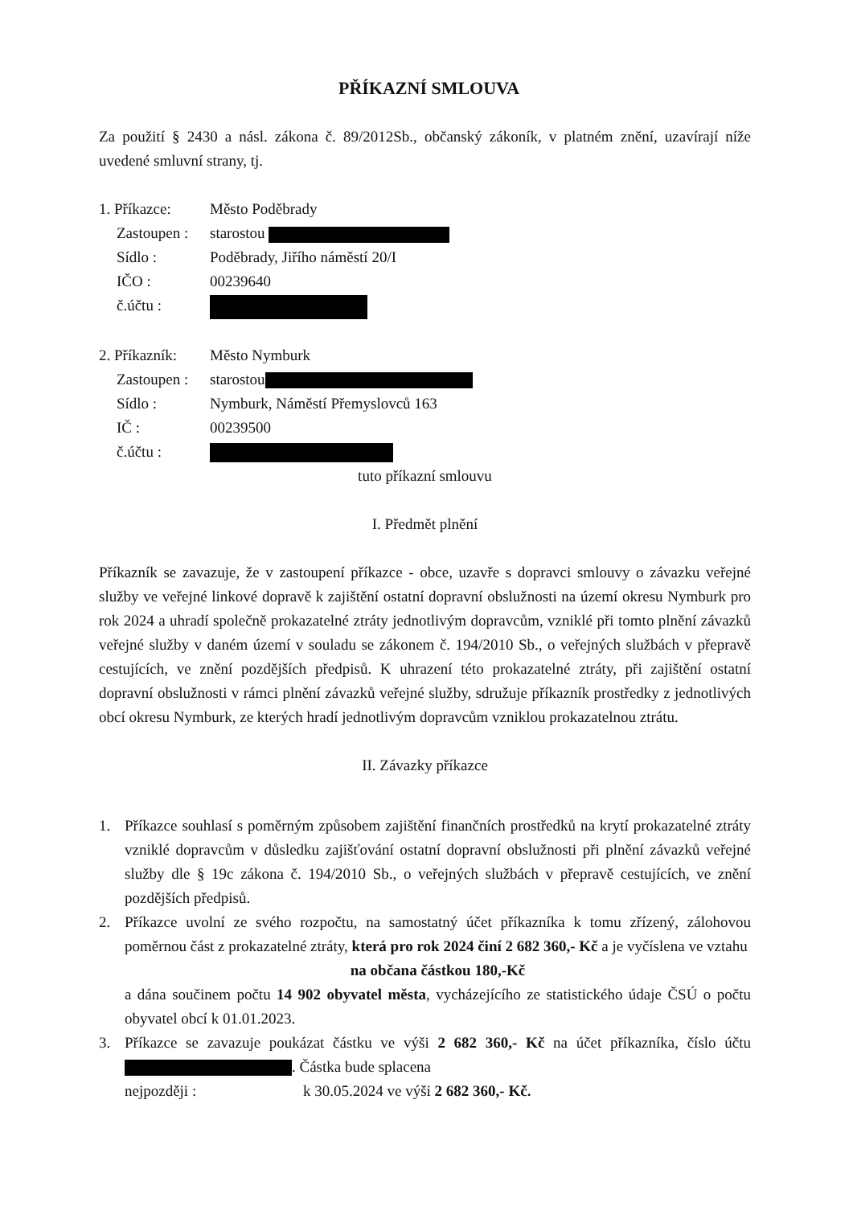PŘÍKAZNÍ SMLOUVA
Za použití § 2430 a násl. zákona č. 89/2012Sb., občanský zákoník, v platném znění, uzavírají níže uvedené smluvní strany, tj.
1. Příkazce: Město Poděbrady
Zastoupen : starostou
Sídlo : Poděbrady, Jiřího náměstí 20/I
IČO : 00239640
č.účtu :
2. Příkazník: Město Nymburk
Zastoupen : starostou
Sídlo : Nymburk, Náměstí Přemyslovců 163
IČ : 00239500
č.účtu :
tuto příkazní smlouvu
I. Předmět plnění
Příkazník se zavazuje, že v zastoupení příkazce - obce, uzavře s dopravci smlouvy o závazku veřejné služby ve veřejné linkové dopravě k zajištění ostatní dopravní obslužnosti na území okresu Nymburk pro rok 2024 a uhradí společně prokazatelné ztráty jednotlivým dopravcům, vzniklé při tomto plnění závazků veřejné služby v daném území v souladu se zákonem č. 194/2010 Sb., o veřejných službách v přepravě cestujících, ve znění pozdějších předpisů. K uhrazení této prokazatelné ztráty, při zajištění ostatní dopravní obslužnosti v rámci plnění závazků veřejné služby, sdružuje příkazník prostředky z jednotlivých obcí okresu Nymburk, ze kterých hradí jednotlivým dopravcům vzniklou prokazatelnou ztrátu.
II. Závazky příkazce
1. Příkazce souhlasí s poměrným způsobem zajištění finančních prostředků na krytí prokazatelné ztráty vzniklé dopravcům v důsledku zajišťování ostatní dopravní obslužnosti při plnění závazků veřejné služby dle § 19c zákona č. 194/2010 Sb., o veřejných službách v přepravě cestujících, ve znění pozdějších předpisů.
2. Příkazce uvolní ze svého rozpočtu, na samostatný účet příkazníka k tomu zřízený, zálohovou poměrnou část z prokazatelné ztráty, která pro rok 2024 činí 2 682 360,- Kč a je vyčíslena ve vztahu
na občana částkou 180,-Kč
a dána součinem počtu 14 902 obyvatel města, vycházejícího ze statistického údaje ČSÚ o počtu obyvatel obcí k 01.01.2023.
3. Příkazce se zavazuje poukázat částku ve výši 2 682 360,- Kč na účet příkazníka, číslo účtu . Částka bude splacena
nejpozději : k 30.05.2024 ve výši 2 682 360,- Kč.